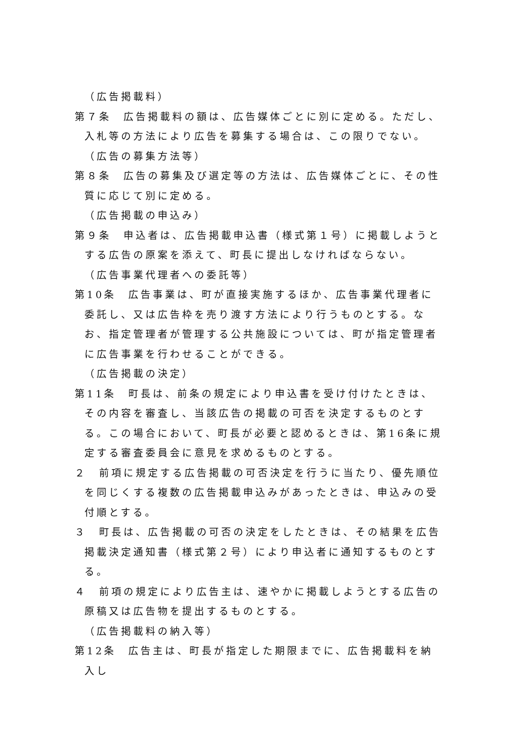（広告掲載料）
第７条　広告掲載料の額は、広告媒体ごとに別に定める。ただし、入札等の方法により広告を募集する場合は、この限りでない。
（広告の募集方法等）
第８条　広告の募集及び選定等の方法は、広告媒体ごとに、その性質に応じて別に定める。
（広告掲載の申込み）
第９条　申込者は、広告掲載申込書（様式第１号）に掲載しようとする広告の原案を添えて、町長に提出しなければならない。
（広告事業代理者への委託等）
第10条　広告事業は、町が直接実施するほか、広告事業代理者に委託し、又は広告枠を売り渡す方法により行うものとする。なお、指定管理者が管理する公共施設については、町が指定管理者に広告事業を行わせることができる。
（広告掲載の決定）
第11条　町長は、前条の規定により申込書を受け付けたときは、その内容を審査し、当該広告の掲載の可否を決定するものとする。この場合において、町長が必要と認めるときは、第16条に規定する審査委員会に意見を求めるものとする。
２　前項に規定する広告掲載の可否決定を行うに当たり、優先順位を同じくする複数の広告掲載申込みがあったときは、申込みの受付順とする。
３　町長は、広告掲載の可否の決定をしたときは、その結果を広告掲載決定通知書（様式第２号）により申込者に通知するものとする。
４　前項の規定により広告主は、速やかに掲載しようとする広告の原稿又は広告物を提出するものとする。
（広告掲載料の納入等）
第12条　広告主は、町長が指定した期限までに、広告掲載料を納入し